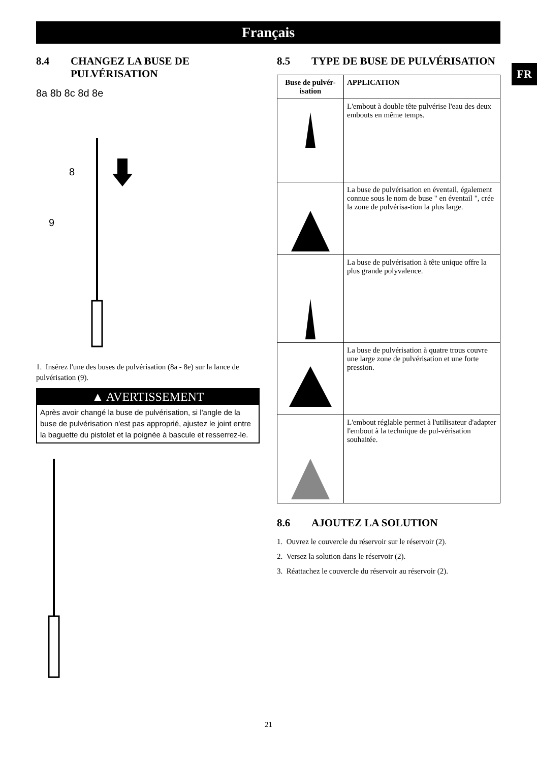Français
FR
8.4 CHANGEZ LA BUSE DE PULVÉRISATION
8a 8b 8c 8d 8e
8
9
1. Insérez l'une des buses de pulvérisation (8a - 8e) sur la lance de pulvérisation (9).
▲ AVERTISSEMENT
Après avoir changé la buse de pulvérisation, si l'angle de la buse de pulvérisation n'est pas approprié, ajustez le joint entre la baguette du pistolet et la poignée à bascule et resserrez-le.
8.5 TYPE DE BUSE DE PULVÉRISATION
| Buse de pulvér-isation | APPLICATION |
| --- | --- |
| | L'embout à double tête pulvérise l'eau des deux embouts en même temps. |
| | La buse de pulvérisation en éventail, également connue sous le nom de buse " en éventail ", crée la zone de pulvérisa-tion la plus large. |
| | La buse de pulvérisation à tête unique offre la plus grande polyvalence. |
| | La buse de pulvérisation à quatre trous couvre une large zone de pulvérisation et une forte pression. |
| | L'embout réglable permet à l'utilisateur d'adapter l'embout à la technique de pul-vérisation souhaitée. |
8.6 AJOUTEZ LA SOLUTION
1. Ouvrez le couvercle du réservoir sur le réservoir (2).
2. Versez la solution dans le réservoir (2).
3. Réattachez le couvercle du réservoir au réservoir (2).
21